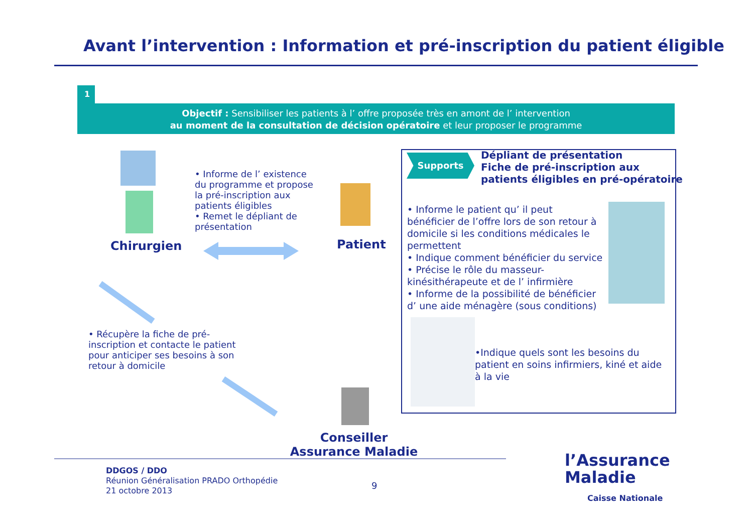Avant l’intervention : Information et pré-inscription du patient éligible
1
Objectif : Sensibiliser les patients à l’ offre proposée très en amont de l’ intervention
au moment de la consultation de décision opératoire et leur proposer le programme
Chirurgien
• Informe de l’ existence du programme et propose la pré-inscription aux patients éligibles
• Remet le dépliant de présentation
Patient
• Récupère la fiche de pré-inscription et contacte le patient pour anticiper ses besoins à son retour à domicile
Conseiller Assurance Maladie
Supports
Dépliant de présentation
Fiche de pré-inscription aux
patients éligibles en pré-opératoire
• Informe le patient qu’ il peut bénéficier de l’offre lors de son retour à domicile si les conditions médicales le permettent
• Indique comment bénéficier du service
• Précise le rôle du masseur-kinésithérapeute et de l’ infirmière
• Informe de la possibilité de bénéficier d’ une aide ménagère (sous conditions)
•Indique quels sont les besoins du patient en soins infirmiers, kiné et aide à la vie
DDGOS / DDO
Réunion Généralisation PRADO Orthopédie
21 octobre 2013
9
l’Assurance
Maladie
Caisse Nationale